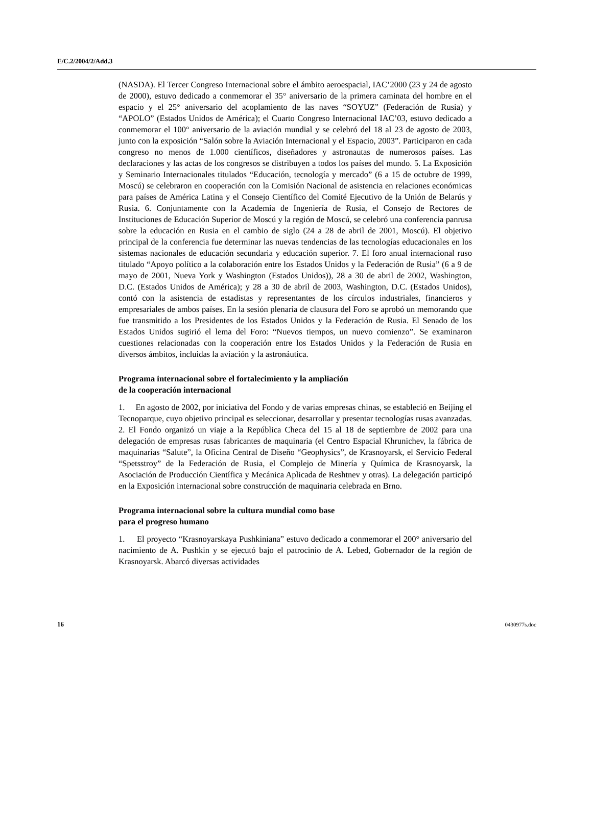E/C.2/2004/2/Add.3
(NASDA). El Tercer Congreso Internacional sobre el ámbito aeroespacial, IAC’2000 (23 y 24 de agosto de 2000), estuvo dedicado a conmemorar el 35° aniversario de la primera caminata del hombre en el espacio y el 25° aniversario del acoplamiento de las naves “SOYUZ” (Federación de Rusia) y “APOLO” (Estados Unidos de América); el Cuarto Congreso Internacional IAC’03, estuvo dedicado a conmemorar el 100° aniversario de la aviación mundial y se celebró del 18 al 23 de agosto de 2003, junto con la exposición “Salón sobre la Aviación Internacional y el Espacio, 2003”. Participaron en cada congreso no menos de 1.000 científicos, diseñadores y astronautas de numerosos países. Las declaraciones y las actas de los congresos se distribuyen a todos los países del mundo. 5. La Exposición y Seminario Internacionales titulados “Educación, tecnología y mercado” (6 a 15 de octubre de 1999, Moscú) se celebraron en cooperación con la Comisión Nacional de asistencia en relaciones económicas para países de América Latina y el Consejo Científico del Comité Ejecutivo de la Unión de Belarús y Rusia. 6. Conjuntamente con la Academia de Ingeniería de Rusia, el Consejo de Rectores de Instituciones de Educación Superior de Moscú y la región de Moscú, se celebró una conferencia panrusa sobre la educación en Rusia en el cambio de siglo (24 a 28 de abril de 2001, Moscú). El objetivo principal de la conferencia fue determinar las nuevas tendencias de las tecnologías educacionales en los sistemas nacionales de educación secundaria y educación superior. 7. El foro anual internacional ruso titulado “Apoyo político a la colaboración entre los Estados Unidos y la Federación de Rusia” (6 a 9 de mayo de 2001, Nueva York y Washington (Estados Unidos)), 28 a 30 de abril de 2002, Washington, D.C. (Estados Unidos de América); y 28 a 30 de abril de 2003, Washington, D.C. (Estados Unidos), contó con la asistencia de estadistas y representantes de los círculos industriales, financieros y empresariales de ambos países. En la sesión plenaria de clausura del Foro se aprobó un memorando que fue transmitido a los Presidentes de los Estados Unidos y la Federación de Rusia. El Senado de los Estados Unidos sugirió el lema del Foro: “Nuevos tiempos, un nuevo comienzo”. Se examinaron cuestiones relacionadas con la cooperación entre los Estados Unidos y la Federación de Rusia en diversos ámbitos, incluidas la aviación y la astronáutica.
Programa internacional sobre el fortalecimiento y la ampliación
de la cooperación internacional
1. En agosto de 2002, por iniciativa del Fondo y de varias empresas chinas, se estableció en Beijing el Tecnoparque, cuyo objetivo principal es seleccionar, desarrollar y presentar tecnologías rusas avanzadas. 2. El Fondo organizó un viaje a la República Checa del 15 al 18 de septiembre de 2002 para una delegación de empresas rusas fabricantes de maquinaria (el Centro Espacial Khrunichev, la fábrica de maquinarias “Salute”, la Oficina Central de Diseño “Geophysics”, de Krasnoyarsk, el Servicio Federal “Spetsstroy” de la Federación de Rusia, el Complejo de Minería y Química de Krasnoyarsk, la Asociación de Producción Científica y Mecánica Aplicada de Reshtnev y otras). La delegación participó en la Exposición internacional sobre construcción de maquinaria celebrada en Brno.
Programa internacional sobre la cultura mundial como base
para el progreso humano
1. El proyecto “Krasnoyarskaya Pushkiniana” estuvo dedicado a conmemorar el 200° aniversario del nacimiento de A. Pushkin y se ejecutó bajo el patrocinio de A. Lebed, Gobernador de la región de Krasnoyarsk. Abarcó diversas actividades
16 0430977s.doc